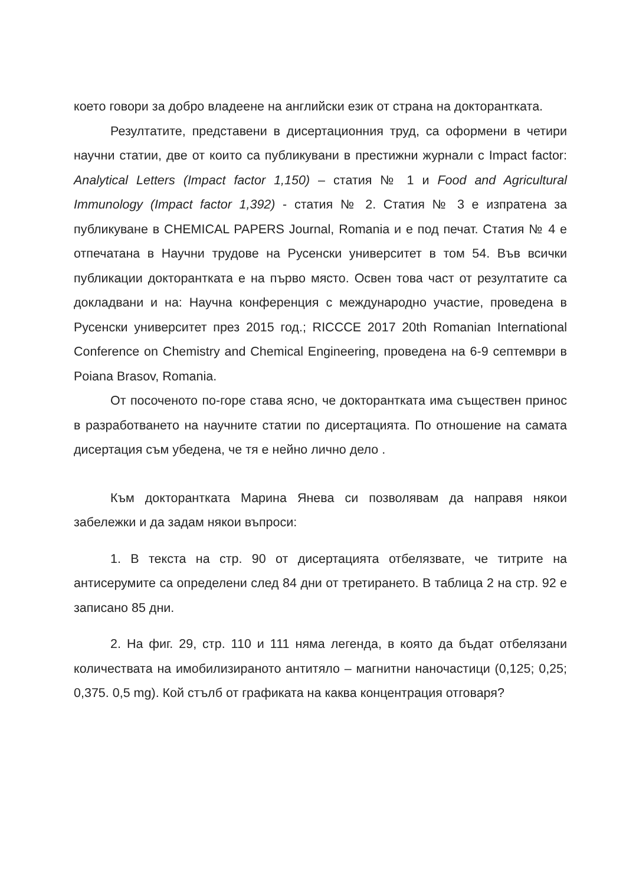което говори за добро владеене на английски език от страна на докторантката.
Резултатите, представени в дисертационния труд, са оформени в четири научни статии, две от които са публикувани в престижни журнали с Impact factor: Analytical Letters (Impact factor 1,150) – статия № 1 и Food and Agricultural Immunology (Impact factor 1,392) - статия № 2. Статия № 3 е изпратена за публикуване в CHEMICAL PAPERS Journal, Romania и е под печат. Статия № 4 е отпечатана в Научни трудове на Русенски университет в том 54. Във всички публикации докторантката е на първо място. Освен това част от резултатите са докладвани и на: Научна конференция с международно участие, проведена в Русенски университет през 2015 год.; RICCCE 2017 20th Romanian International Conference on Chemistry and Chemical Engineering, проведена на 6-9 септември в Poiana Brasov, Romania.
От посоченото по-горе става ясно, че докторантката има съществен принос в разработването на научните статии по дисертацията. По отношение на самата дисертация съм убедена, че тя е нейно лично дело .
Към докторантката Марина Янева си позволявам да направя някои забележки и да задам някои въпроси:
1. В текста на стр. 90 от дисертацията отбелязвате, че титрите на антисерумите са определени след 84 дни от третирането. В таблица 2 на стр. 92 е записано 85 дни.
2. На фиг. 29, стр. 110 и 111 няма легенда, в която да бъдат отбелязани количествата на имобилизираното антитяло – магнитни наночастици (0,125; 0,25; 0,375. 0,5 mg). Кой стълб от графиката на каква концентрация отговаря?